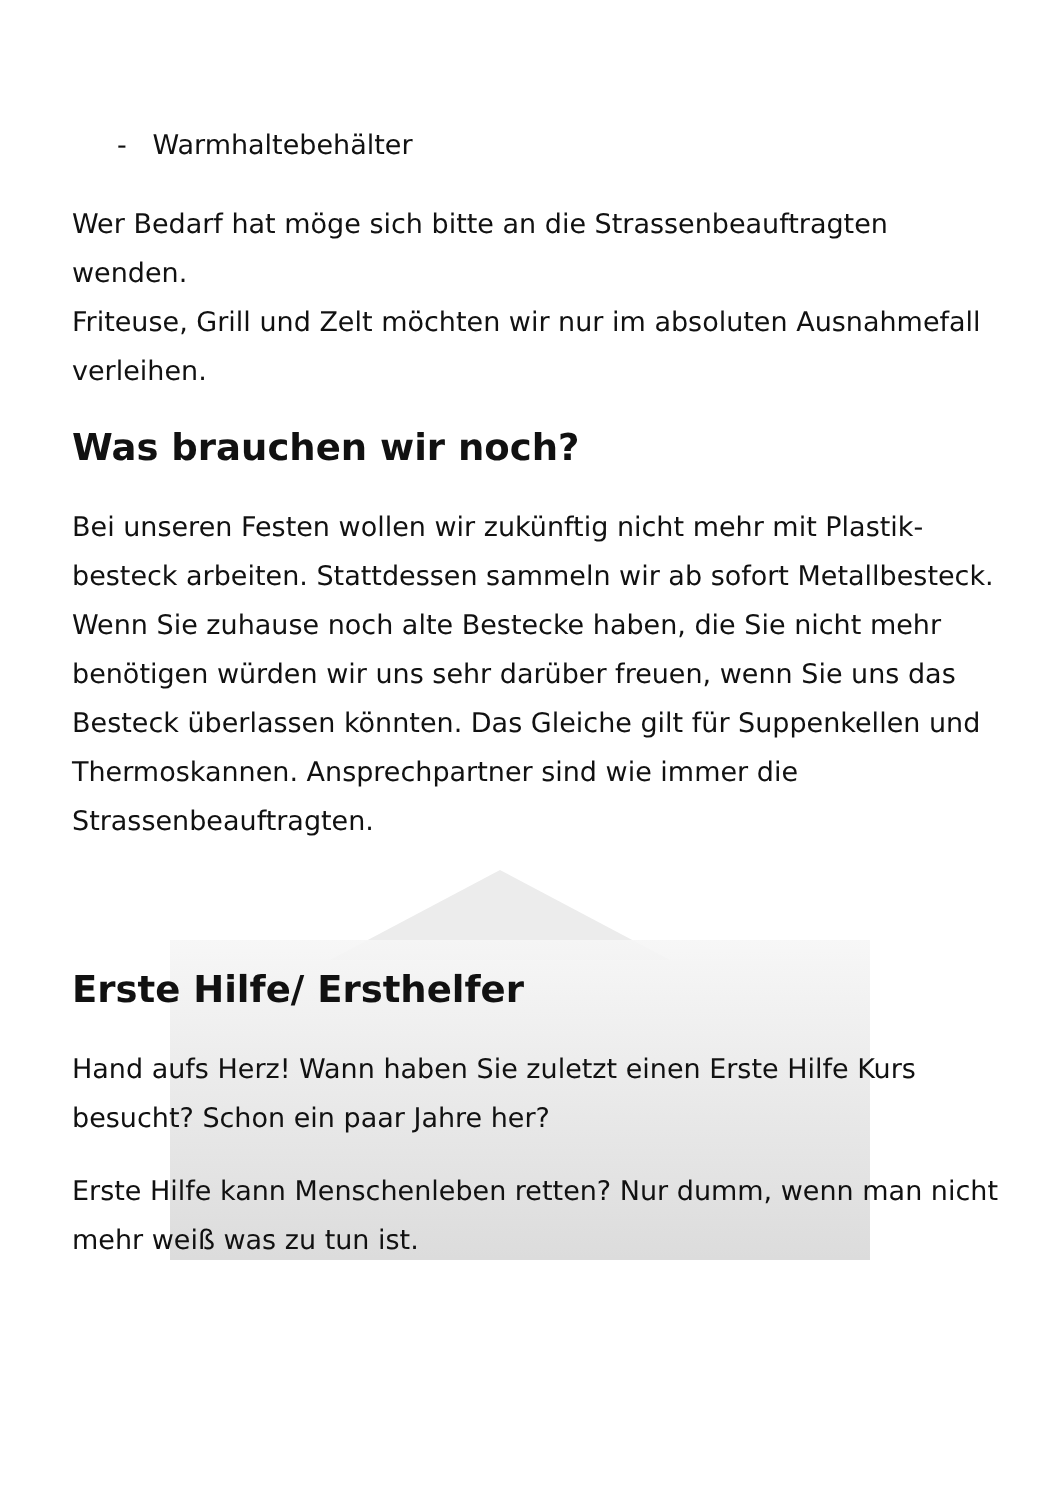- Warmhaltebehälter
Wer Bedarf hat möge sich bitte an die Strassenbeauftragten wenden.
Friteuse, Grill und Zelt möchten wir nur im absoluten Ausnah­mefall verleihen.
Was brauchen wir noch?
Bei unseren Festen wollen wir zukünftig nicht mehr mit Plastik­besteck arbeiten. Stattdessen sammeln wir ab sofort Metallbe­steck. Wenn Sie zuhause noch alte Bestecke haben, die Sie nicht mehr benötigen würden wir uns sehr darüber freuen, wenn Sie uns das Besteck überlassen könnten. Das Gleiche gilt für Suppenkellen und Thermoskannen. Ansprechpartner sind wie immer die Strassenbeauftragten.
Erste Hilfe/ Ersthelfer
Hand aufs Herz! Wann haben Sie zuletzt einen Erste Hilfe Kurs besucht? Schon ein paar Jahre her?
Erste Hilfe kann Menschenleben retten? Nur dumm, wenn man nicht mehr weiß was zu tun ist.